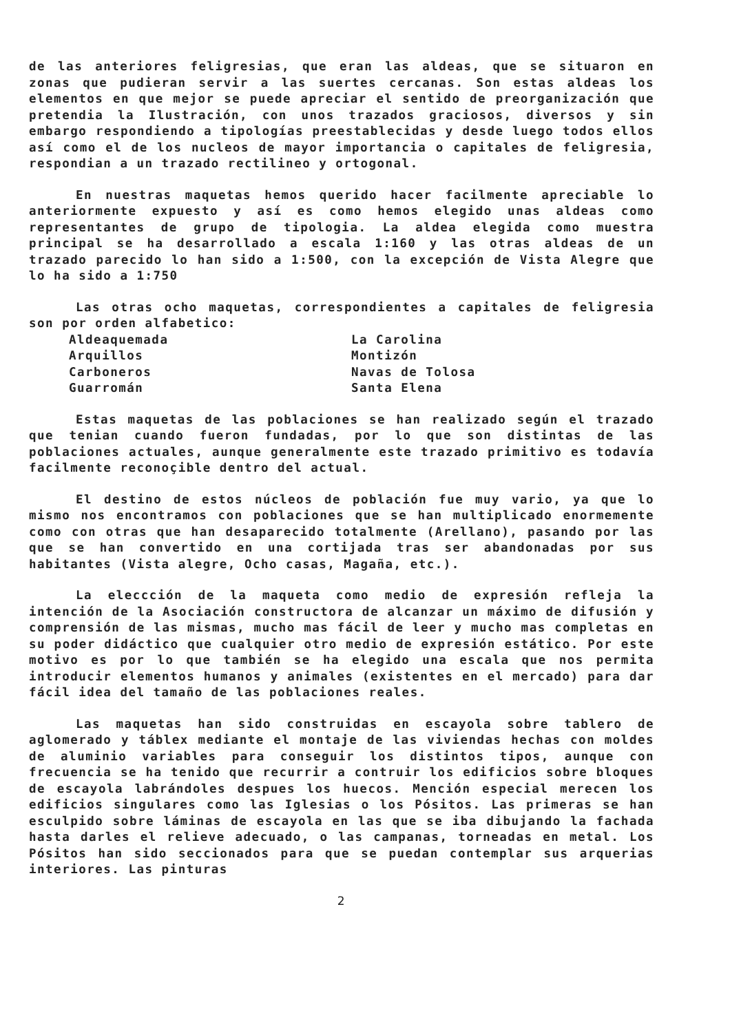de las anteriores feligresias, que eran las aldeas, que se situaron en zonas que pudieran servir a las suertes cercanas. Son estas aldeas los elementos en que mejor se puede apreciar el sentido de preorganización que pretendia la Ilustración, con unos trazados graciosos, diversos y sin embargo respondiendo a tipologías preestablecidas y desde luego todos ellos así como el de los nucleos de mayor importancia o capitales de feligresia, respondian a un trazado rectilineo y ortogonal.
En nuestras maquetas hemos querido hacer facilmente apreciable lo anteriormente expuesto y así es como hemos elegido unas aldeas como representantes de grupo de tipologia. La aldea elegida como muestra principal se ha desarrollado a escala 1:160 y las otras aldeas de un trazado parecido lo han sido a 1:500, con la excepción de Vista Alegre que lo ha sido a 1:750
Las otras ocho maquetas, correspondientes a capitales de feligresia son por orden alfabetico:
Aldeaquemada
Arquillos
Carboneros
Guarromán
La Carolina
Montizón
Navas de Tolosa
Santa Elena
Estas maquetas de las poblaciones se han realizado según el trazado que tenian cuando fueron fundadas, por lo que son distintas de las poblaciones actuales, aunque generalmente este trazado primitivo es todavía facilmente reconoçible dentro del actual.
El destino de estos núcleos de población fue muy vario, ya que lo mismo nos encontramos con poblaciones que se han multiplicado enormemente como con otras que han desaparecido totalmente (Arellano), pasando por las que se han convertido en una cortijada tras ser abandonadas por sus habitantes (Vista alegre, Ocho casas, Magaña, etc.).
La eleccción de la maqueta como medio de expresión refleja la intención de la Asociación constructora de alcanzar un máximo de difusión y comprensión de las mismas, mucho mas fácil de leer y mucho mas completas en su poder didáctico que cualquier otro medio de expresión estático. Por este motivo es por lo que también se ha elegido una escala que nos permita introducir elementos humanos y animales (existentes en el mercado) para dar fácil idea del tamaño de las poblaciones reales.
Las maquetas han sido construidas en escayola sobre tablero de aglomerado y táblex mediante el montaje de las viviendas hechas con moldes de aluminio variables para conseguir los distintos tipos, aunque con frecuencia se ha tenido que recurrir a contruir los edificios sobre bloques de escayola labrándoles despues los huecos. Mención especial merecen los edificios singulares como las Iglesias o los Pósitos. Las primeras se han esculpido sobre láminas de escayola en las que se iba dibujando la fachada hasta darles el relieve adecuado, o las campanas, torneadas en metal. Los Pósitos han sido seccionados para que se puedan contemplar sus arquerias interiores. Las pinturas
2